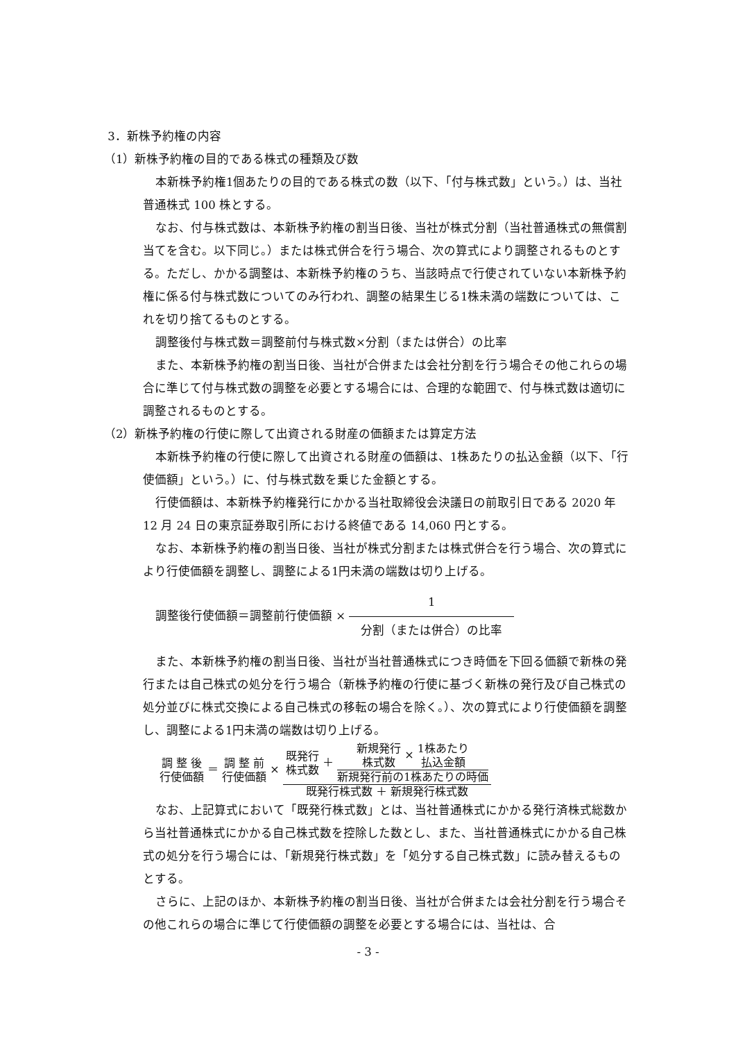3．新株予約権の内容
（1）新株予約権の目的である株式の種類及び数
本新株予約権1個あたりの目的である株式の数（以下、「付与株式数」という。）は、当社普通株式 100 株とする。
なお、付与株式数は、本新株予約権の割当日後、当社が株式分割（当社普通株式の無償割当てを含む。以下同じ。）または株式併合を行う場合、次の算式により調整されるものとする。ただし、かかる調整は、本新株予約権のうち、当該時点で行使されていない本新株予約権に係る付与株式数についてのみ行われ、調整の結果生じる1株未満の端数については、これを切り捨てるものとする。
調整後付与株式数＝調整前付与株式数×分割（または併合）の比率
また、本新株予約権の割当日後、当社が合併または会社分割を行う場合その他これらの場合に準じて付与株式数の調整を必要とする場合には、合理的な範囲で、付与株式数は適切に調整されるものとする。
（2）新株予約権の行使に際して出資される財産の価額または算定方法
本新株予約権の行使に際して出資される財産の価額は、1株あたりの払込金額（以下、「行使価額」という。）に、付与株式数を乗じた金額とする。
行使価額は、本新株予約権発行にかかる当社取締役会決議日の前取引日である 2020 年 12 月 24 日の東京証券取引所における終値である 14,060 円とする。
なお、本新株予約権の割当日後、当社が株式分割または株式併合を行う場合、次の算式により行使価額を調整し、調整による1円未満の端数は切り上げる。
調整後行使価額＝調整前行使価額 ×
1
分割（または併合）の比率
また、本新株予約権の割当日後、当社が当社普通株式につき時価を下回る価額で新株の発行または自己株式の処分を行う場合（新株予約権の行使に基づく新株の発行及び自己株式の処分並びに株式交換による自己株式の移転の場合を除く。）、次の算式により行使価額を調整し、調整による1円未満の端数は切り上げる。
調 整 後
行使価額 ＝ 調 整 前
行使価額 ×
既発行
株式数 ＋
新規発行
株式数 × 1株あたり
払込金額
新規発行前の1株あたりの時価
既発行株式数 ＋ 新規発行株式数
なお、上記算式において「既発行株式数」とは、当社普通株式にかかる発行済株式総数から当社普通株式にかかる自己株式数を控除した数とし、また、当社普通株式にかかる自己株式の処分を行う場合には、「新規発行株式数」を「処分する自己株式数」に読み替えるものとする。
さらに、上記のほか、本新株予約権の割当日後、当社が合併または会社分割を行う場合その他これらの場合に準じて行使価額の調整を必要とする場合には、当社は、合
- 3 -